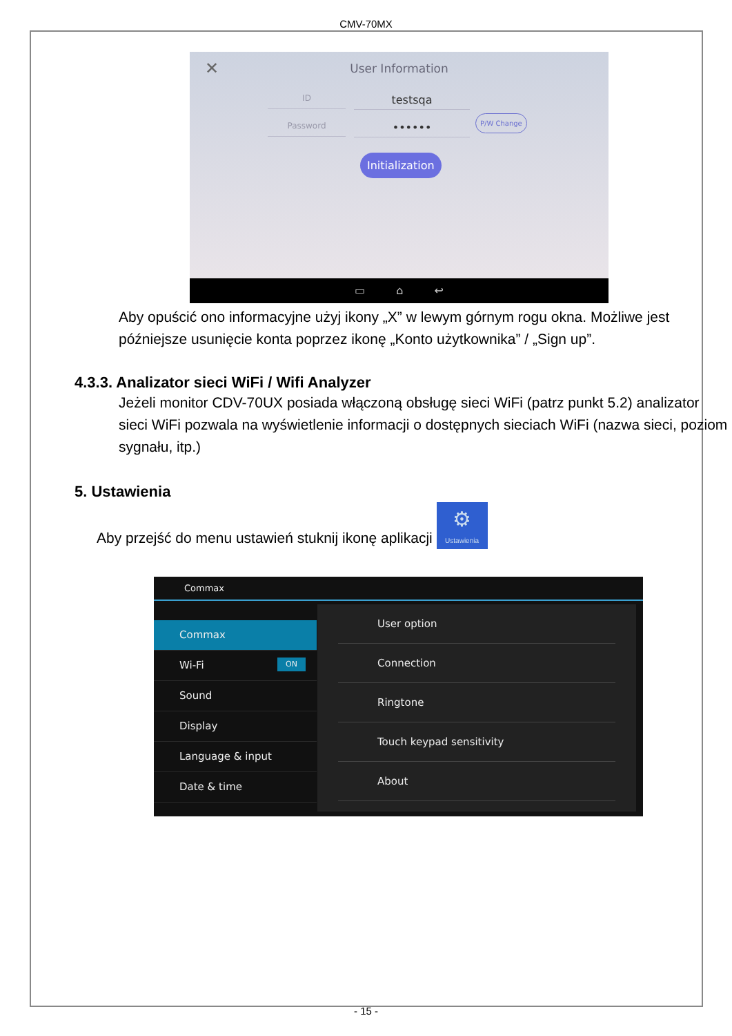CMV-70MX
✕
User Information
ID testsqa
Password ••••••
P/W Change
Initialization
▭ ⌂ ↩
Aby opuścić ono informacyjne użyj ikony „X” w lewym górnym rogu okna. Możliwe jest późniejsze usunięcie konta poprzez ikonę „Konto użytkownika” / „Sign up”.
4.3.3. Analizator sieci WiFi / Wifi Analyzer
Jeżeli monitor CDV-70UX posiada włączoną obsługę sieci WiFi (patrz punkt 5.2) analizator sieci WiFi pozwala na wyświetlenie informacji o dostępnych sieciach WiFi (nazwa sieci, poziom sygnału, itp.)
5. Ustawienia
Aby przejść do menu ustawień stuknij ikonę aplikacji ⚙ Ustawienia
Commax
Commax
Wi-Fi ON
Sound
Display
Language & input
Date & time
User option
Connection
Ringtone
Touch keypad sensitivity
About
- 15 -